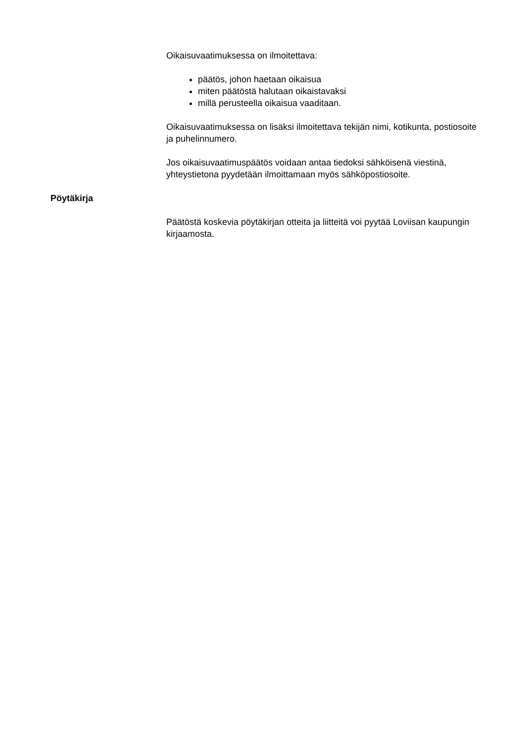Oikaisuvaatimuksessa on ilmoitettava:
päätös, johon haetaan oikaisua
miten päätöstä halutaan oikaistavaksi
millä perusteella oikaisua vaaditaan.
Oikaisuvaatimuksessa on lisäksi ilmoitettava tekijän nimi, kotikunta, postiosoite ja puhelinnumero.
Jos oikaisuvaatimuspäätös voidaan antaa tiedoksi sähköisenä viestinä, yhteystietona pyydetään ilmoittamaan myös sähköpostiosoite.
Pöytäkirja
Päätöstä koskevia pöytäkirjan otteita ja liitteitä voi pyytää Loviisan kaupungin kirjaamosta.